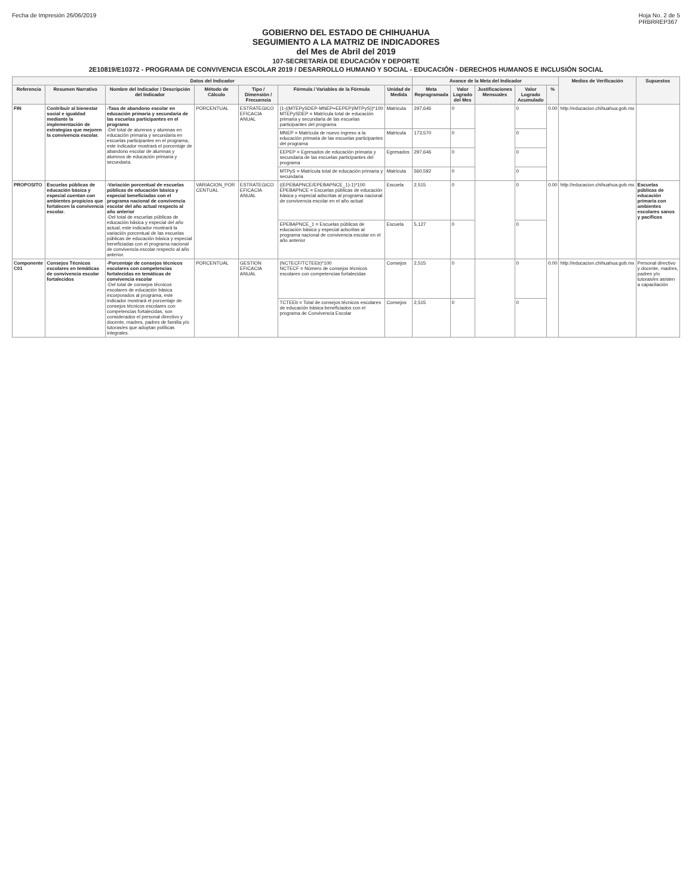Fecha de Impresión 26/06/2019 Hoja No. 2 de 5
PRBRREP367
GOBIERNO DEL ESTADO DE CHIHUAHUA
SEGUIMIENTO A LA MATRIZ DE INDICADORES
del Mes de Abril del 2019
107-SECRETARÍA DE EDUCACIÓN Y DEPORTE
2E10819/E10372 - PROGRAMA DE CONVIVENCIA ESCOLAR 2019 / DESARROLLO HUMANO Y SOCIAL - EDUCACIÓN - DERECHOS HUMANOS E INCLUSIÓN SOCIAL
| Datos del Indicador | | | | | | | Avance de la Meta del Indicador | | | | | Medios de Verificación | Supuestos |
| --- | --- | --- | --- | --- | --- | --- | --- | --- | --- | --- | --- | --- | --- |
| Referencia | Resumen Narrativo | Nombre del Indicador / Descripción del Indicador | Método de Cálculo | Tipo / Dimensión / Frecuencia | Fórmula / Variables de la Fórmula | Unidad de Medida | Meta Reprogramada | Valor Logrado del Mes | Justificaciones Mensuales | Valor Logrado Acumulado | % | | |
| FIN | Contribuir al bienestar social e igualdad mediante la implementación de estrategias que mejoren la convivencia escolar. | -Tasa de abandono escolar en educación primaria y secundaria de las escuelas participantes en el programa -Del total de alumnos y alumnas en educación primaria y secundaria en escuelas participantes en el programa, este indicador mostrará el porcentaje de abandono escolar de alumnas y alumnos de educación primaria y secundaria. | PORCENTUAL | ESTRATEGICO EFICACIA ANUAL | (1-((MTEPySDEP-MNEP+EEPEP)/MTPyS))*100 MTEPySDEP = Matrícula total de educación primaria y secundaria de las escuelas participantes del programa | Matricula | 297,646 | 0 | | 0 | 0.00 | http://educacion.chihuahua.gob.mx | |
| | | | | | MNEP = Matrícula de nuevo ingreso a la educación primaria de las escuelas participantes del programa | Matricula | 173,570 | 0 | | 0 | | | |
| | | | | | EEPEP = Egresados de educación primaria y secundaria de las escuelas participantes del programa | Egresados | 297,646 | 0 | | 0 | | | |
| | | | | | MTPyS = Matrícula total de educación primaria y secundaria | Matricula | 560,592 | 0 | | 0 | | | |
| PROPOSITO | Escuelas públicas de educación básica y especial cuentan con ambientes propicios que fortalecen la convivencia escolar. | -Variación porcentual de escuelas públicas de educación básica y especial beneficiadas con el programa nacional de convivencia escolar del año actual respecto al año anterior -Del total de escuelas públicas de educación básica y especial del año actual, este indicador mostrará la variación porcentual de las escuelas públicas de educación básica y especial beneficiadas con el programa nacional de convivencia escolar respecto al año anterior. | VARIACION_POR CENTUAL | ESTRATEGICO EFICACIA ANUAL | ((EPEBAPNCE/EPEBAPNCE_1)-1)*100 EPEBAPNCE = Escuelas públicas de educación básica y especial adscritas al programa nacional de convivencia escolar en el año actual | Escuela | 2,515 | 0 | | 0 | 0.00 | http://educacion.chihuahua.gob.mx | Escuelas públicas de educación primaria con ambientes escolares sanos y pacíficos |
| | | | | | EPEBAPNCE_1 = Escuelas públicas de educación básica y especial adscritas al programa nacional de convivencia escolar en el año anterior | Escuela | 5,127 | 0 | | 0 | | | |
| Componente C01 | Consejos Técnicos escolares en temáticas de convivencia escolar fortalecidos | -Porcentaje de consejos técnicos escolares con competencias fortalecidas en temáticas de convivencia escolar -Del total de consejos técnicos escolares de educación básica incorporados al programa, este indicador mostrará el porcentaje de consejos técnicos escolares con competencias fortalecidas, son considerados el personal directivo y docente, madres, padres de familia y/o tutoras/es que adoptan políticas integrales. | PORCENTUAL | GESTION EFICACIA ANUAL | (NCTECF/TCTEEb)*100 NCTECF = Número de consejos técnicos escolares con competencias fortalecidas | Consejos | 2,515 | 0 | | 0 | 0.00 | http://educacion.chihuahua.gob.mx | Personal directivo y docente, madres, padres y/o tutoras/es asisten a capacitación |
| | | | | | TCTEEb = Total de consejos técnicos escolares de educación básica beneficiados con el programa de Convivencia Escolar | Consejos | 2,515 | 0 | | 0 | | | |